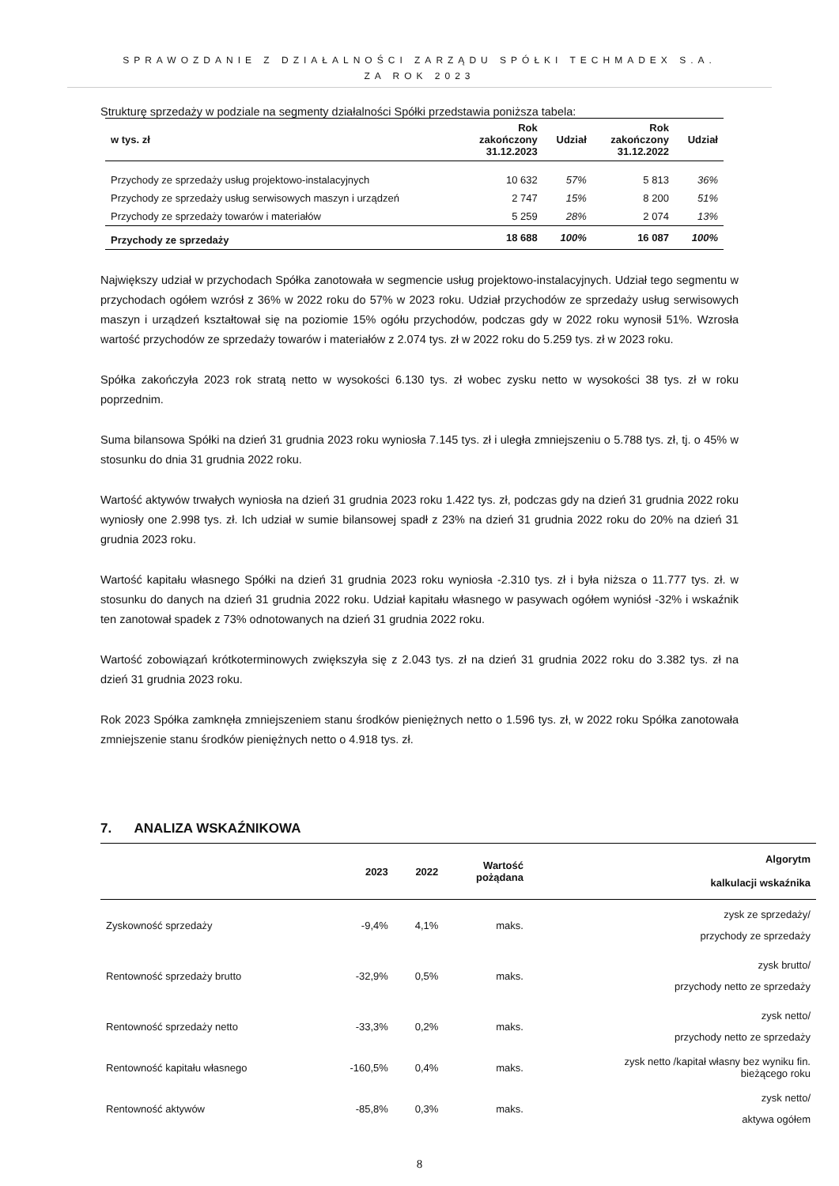SPRAWOZDANIE Z DZIAŁALNOŚCI ZARZĄDU SPÓŁKI TECHMADEX S.A.
ZA ROK 2023
Strukturę sprzedaży w podziale na segmenty działalności Spółki przedstawia poniższa tabela:
| w tys. zł | Rok zakończony 31.12.2023 | Udział | Rok zakończony 31.12.2022 | Udział |
| --- | --- | --- | --- | --- |
| Przychody ze sprzedaży usług projektowo-instalacyjnych | 10 632 | 57% | 5 813 | 36% |
| Przychody ze sprzedaży usług serwisowych maszyn i urządzeń | 2 747 | 15% | 8 200 | 51% |
| Przychody ze sprzedaży towarów i materiałów | 5 259 | 28% | 2 074 | 13% |
| Przychody ze sprzedaży | 18 688 | 100% | 16 087 | 100% |
Największy udział w przychodach Spółka zanotowała w segmencie usług projektowo-instalacyjnych. Udział tego segmentu w przychodach ogółem wzrósł z 36% w 2022 roku do 57% w 2023 roku. Udział przychodów ze sprzedaży usług serwisowych maszyn i urządzeń kształtował się na poziomie 15% ogółu przychodów, podczas gdy w 2022 roku wynosił 51%. Wzrosła wartość przychodów ze sprzedaży towarów i materiałów z 2.074 tys. zł w 2022 roku do 5.259 tys. zł w 2023 roku.
Spółka zakończyła 2023 rok stratą netto w wysokości 6.130 tys. zł wobec zysku netto w wysokości 38 tys. zł w roku poprzednim.
Suma bilansowa Spółki na dzień 31 grudnia 2023 roku wyniosła 7.145 tys. zł i uległa zmniejszeniu o 5.788 tys. zł, tj. o 45% w stosunku do dnia 31 grudnia 2022 roku.
Wartość aktywów trwałych wyniosła na dzień 31 grudnia 2023 roku 1.422 tys. zł, podczas gdy na dzień 31 grudnia 2022 roku wyniosły one 2.998 tys. zł. Ich udział w sumie bilansowej spadł z 23% na dzień 31 grudnia 2022 roku do 20% na dzień 31 grudnia 2023 roku.
Wartość kapitału własnego Spółki na dzień 31 grudnia 2023 roku wyniosła -2.310 tys. zł i była niższa o 11.777 tys. zł. w stosunku do danych na dzień 31 grudnia 2022 roku. Udział kapitału własnego w pasywach ogółem wyniósł -32% i wskaźnik ten zanotował spadek z 73% odnotowanych na dzień 31 grudnia 2022 roku.
Wartość zobowiązań krótkoterminowych zwiększyła się z 2.043 tys. zł na dzień 31 grudnia 2022 roku do 3.382 tys. zł na dzień 31 grudnia 2023 roku.
Rok 2023 Spółka zamknęła zmniejszeniem stanu środków pieniężnych netto o 1.596 tys. zł, w 2022 roku Spółka zanotowała zmniejszenie stanu środków pieniężnych netto o 4.918 tys. zł.
7. ANALIZA WSKAŹNIKOWA
| | 2023 | 2022 | Wartość pożądana | Algorytm kalkulacji wskaźnika |
| --- | --- | --- | --- | --- |
| Zyskowność sprzedaży | -9,4% | 4,1% | maks. | zysk ze sprzedaży/ przychody ze sprzedaży |
| Rentowność sprzedaży brutto | -32,9% | 0,5% | maks. | zysk brutto/ przychody netto ze sprzedaży |
| Rentowność sprzedaży netto | -33,3% | 0,2% | maks. | zysk netto/ przychody netto ze sprzedaży |
| Rentowność kapitału własnego | -160,5% | 0,4% | maks. | zysk netto /kapitał własny bez wyniku fin. bieżącego roku |
| Rentowność aktywów | -85,8% | 0,3% | maks. | zysk netto/ aktywa ogółem |
8